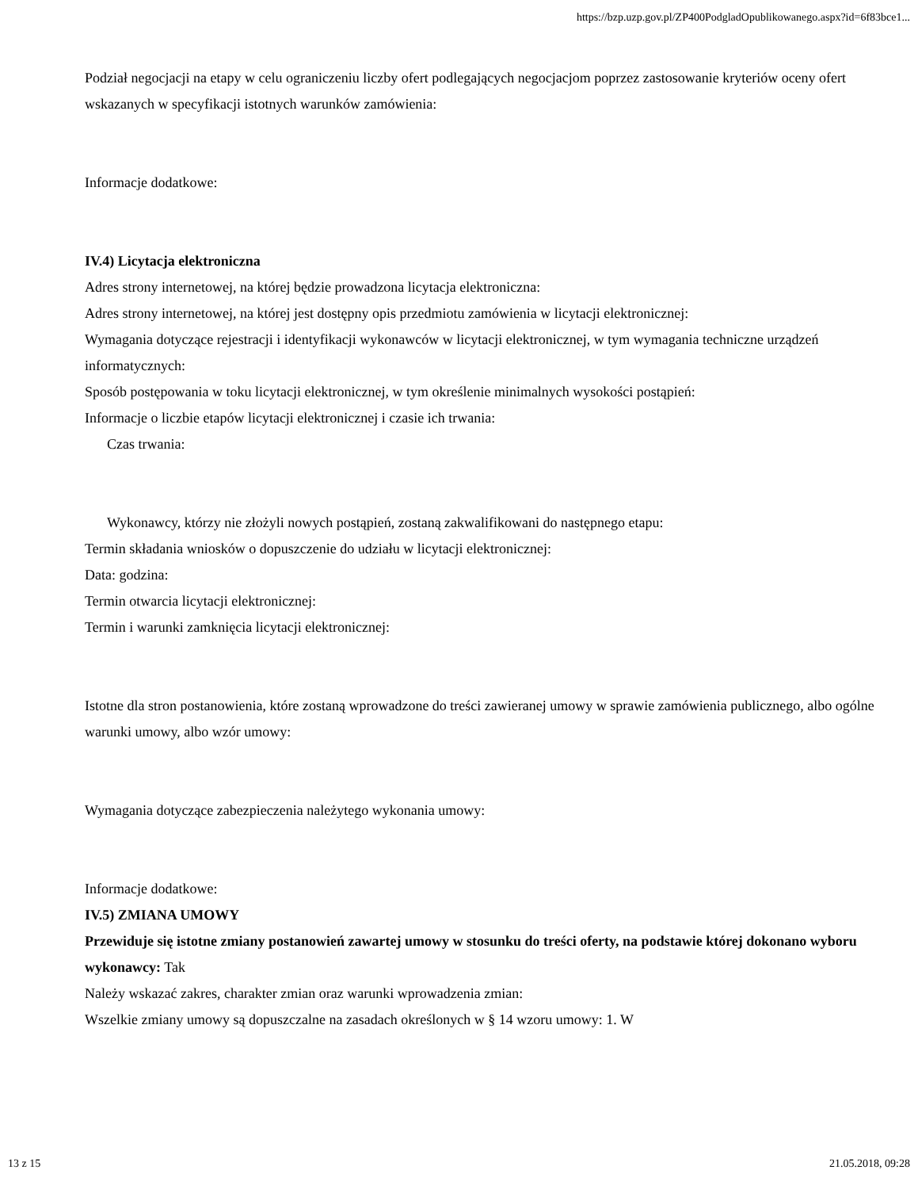https://bzp.uzp.gov.pl/ZP400PodgladOpublikowanego.aspx?id=6f83bce1...
Podział negocjacji na etapy w celu ograniczeniu liczby ofert podlegających negocjacjom poprzez zastosowanie kryteriów oceny ofert wskazanych w specyfikacji istotnych warunków zamówienia:
Informacje dodatkowe:
IV.4) Licytacja elektroniczna
Adres strony internetowej, na której będzie prowadzona licytacja elektroniczna:
Adres strony internetowej, na której jest dostępny opis przedmiotu zamówienia w licytacji elektronicznej:
Wymagania dotyczące rejestracji i identyfikacji wykonawców w licytacji elektronicznej, w tym wymagania techniczne urządzeń informatycznych:
Sposób postępowania w toku licytacji elektronicznej, w tym określenie minimalnych wysokości postąpień:
Informacje o liczbie etapów licytacji elektronicznej i czasie ich trwania:
Czas trwania:
Wykonawcy, którzy nie złożyli nowych postąpień, zostaną zakwalifikowani do następnego etapu:
Termin składania wniosków o dopuszczenie do udziału w licytacji elektronicznej:
Data: godzina:
Termin otwarcia licytacji elektronicznej:
Termin i warunki zamknięcia licytacji elektronicznej:
Istotne dla stron postanowienia, które zostaną wprowadzone do treści zawieranej umowy w sprawie zamówienia publicznego, albo ogólne warunki umowy, albo wzór umowy:
Wymagania dotyczące zabezpieczenia należytego wykonania umowy:
Informacje dodatkowe:
IV.5) ZMIANA UMOWY
Przewiduje się istotne zmiany postanowień zawartej umowy w stosunku do treści oferty, na podstawie której dokonano wyboru wykonawcy: Tak
Należy wskazać zakres, charakter zmian oraz warunki wprowadzenia zmian:
Wszelkie zmiany umowy są dopuszczalne na zasadach określonych w § 14 wzoru umowy: 1. W
13 z 15 21.05.2018, 09:28